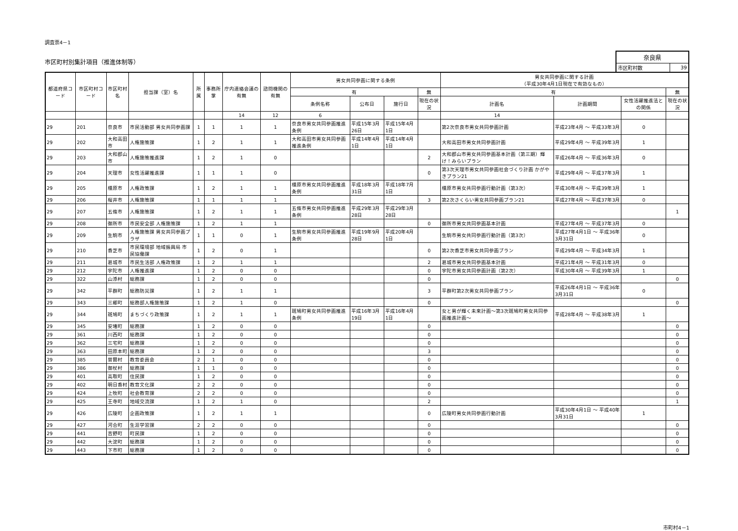調査票4－1
市区町村別集計項目（推進体制等）
奈良県
| 市区町村数 | 39 |
| 都道府県コード | 市区町村コード | 市区町村名 | 担当課（室）名 | 所属 | 事務所掌 | 庁内連絡会議の有無 | 諮問機関の有無 | 男女共同参画に関する条例 | | | | 男女共同参画に関する計画 （平成30年4月1日現在で有効なもの） | | | |
| --- | --- | --- | --- | --- | --- | --- | --- | --- | --- | --- | --- | --- | --- | --- | --- |
| | | | | | | | | 有 | | | 無 | 有 | | | 無 |
| | | | | | | | | 条例名称 | 公布日 | 施行日 | 現在の状況 | 計画名 | 計画期間 | 女性活躍推進法との関係 | 現在の状況 |
| | | | | | | 14 | 12 | 6 | | | | 14 | | | |
| 29 | 201 | 奈良市 | 市民活動部 男女共同参画課 | 1 | 1 | 1 | 1 | 奈良市男女共同参画推進条例 | 平成15年3月26日 | 平成15年4月1日 | | 第2次奈良市男女共同参画計画 | 平成23年4月 ～ 平成33年3月 | 0 | |
| 29 | 202 | 大和高田市 | 人権施策課 | 1 | 2 | 1 | 1 | 大和高田市男女共同参画推進条例 | 平成14年4月1日 | 平成14年4月1日 | | 大和高田市男女共同参画計画 | 平成29年4月 ～ 平成39年3月 | 1 | |
| 29 | 203 | 大和郡山市 | 人権施策推進課 | 1 | 2 | 1 | 0 | | | | 2 | 大和郡山市男女共同参画基本計画（第三期）輝け！みらいプラン | 平成26年4月 ～ 平成36年3月 | 0 | |
| 29 | 204 | 天理市 | 女性活躍推進課 | 1 | 1 | 1 | 0 | | | | 0 | 第3次天理市男女共同参画社会づくり計画 かがやきプラン21 | 平成29年4月 ～ 平成37年3月 | 1 | |
| 29 | 205 | 橿原市 | 人権政策課 | 1 | 2 | 1 | 1 | 橿原市男女共同参画推進条例 | 平成18年3月31日 | 平成18年7月1日 | | 橿原市男女共同参画行動計画（第3次） | 平成30年4月 ～ 平成39年3月 | 1 | |
| 29 | 206 | 桜井市 | 人権施策課 | 1 | 1 | 1 | 1 | | | | 3 | 第2次さくらい男女共同参画プラン21 | 平成27年4月 ～ 平成37年3月 | 0 | |
| 29 | 207 | 五條市 | 人権施策課 | 1 | 2 | 1 | 1 | 五條市男女共同参画推進条例 | 平成29年3月28日 | 平成29年3月28日 | | | | | 1 |
| 29 | 208 | 御所市 | 市民安全部 人権施策課 | 1 | 2 | 1 | 1 | | | | 0 | 御所市男女共同参画基本計画 | 平成27年4月 ～ 平成37年3月 | 0 | |
| 29 | 209 | 生駒市 | 人権施策課 男女共同参画プラザ | 1 | 1 | 0 | 1 | 生駒市男女共同参画推進条例 | 平成19年9月28日 | 平成20年4月1日 | | 生駒市男女共同参画行動計画（第3次） | 平成27年4月1日 ～ 平成36年3月31日 | 0 | |
| 29 | 210 | 香芝市 | 市民環境部 地域振興局 市民協働課 | 1 | 2 | 0 | 1 | | | | 0 | 第2次香芝市男女共同参画プラン | 平成29年4月 ～ 平成34年3月 | 1 | |
| 29 | 211 | 葛城市 | 市民生活部 人権政策課 | 1 | 2 | 1 | 1 | | | | 2 | 葛城市男女共同参画基本計画 | 平成21年4月 ～ 平成31年3月 | 0 | |
| 29 | 212 | 宇陀市 | 人権推進課 | 1 | 2 | 0 | 0 | | | | 0 | 宇陀市男女共同参画計画（第2次） | 平成30年4月 ～ 平成39年3月 | 1 | |
| 29 | 322 | 山添村 | 総務課 | 1 | 2 | 0 | 0 | | | | 0 | | | | 0 |
| 29 | 342 | 平群町 | 総務防災課 | 1 | 2 | 1 | 1 | | | | 3 | 平群町第2次男女共同参画プラン | 平成26年4月1日 ～ 平成36年3月31日 | 0 | |
| 29 | 343 | 三郷町 | 総務部人権施策課 | 1 | 2 | 1 | 0 | | | | 0 | | | | 0 |
| 29 | 344 | 斑鳩町 | まちづくり政策課 | 1 | 2 | 1 | 1 | 斑鳩町男女共同参画推進条例 | 平成16年3月19日 | 平成16年4月1日 | | 女と男が輝く未来計画～第3次斑鳩町男女共同参画推進計画～ | 平成28年4月 ～ 平成38年3月 | 1 | |
| 29 | 345 | 安堵町 | 総務課 | 1 | 2 | 0 | 0 | | | | 0 | | | | 0 |
| 29 | 361 | 川西町 | 総務課 | 1 | 2 | 0 | 0 | | | | 0 | | | | 0 |
| 29 | 362 | 三宅町 | 総務課 | 1 | 2 | 0 | 0 | | | | 0 | | | | 0 |
| 29 | 363 | 田原本町 | 総務課 | 1 | 2 | 0 | 0 | | | | 3 | | | | 0 |
| 29 | 385 | 曽爾村 | 教育委員会 | 2 | 1 | 0 | 0 | | | | 0 | | | | 0 |
| 29 | 386 | 御杖村 | 総務課 | 1 | 1 | 0 | 0 | | | | 0 | | | | 0 |
| 29 | 401 | 高取町 | 住民課 | 1 | 2 | 0 | 0 | | | | 0 | | | | 0 |
| 29 | 402 | 明日香村 | 教育文化課 | 2 | 2 | 0 | 0 | | | | 0 | | | | 0 |
| 29 | 424 | 上牧町 | 社会教育課 | 2 | 2 | 0 | 0 | | | | 0 | | | | 0 |
| 29 | 425 | 王寺町 | 地域交流課 | 1 | 2 | 1 | 0 | | | | 2 | | | | 1 |
| 29 | 426 | 広陵町 | 企画政策課 | 1 | 2 | 1 | 1 | | | | 0 | 広陵町男女共同参画行動計画 | 平成30年4月1日 ～ 平成40年3月31日 | 1 | |
| 29 | 427 | 河合町 | 生涯学習課 | 2 | 2 | 0 | 0 | | | | 0 | | | | 0 |
| 29 | 441 | 吉野町 | 町民課 | 1 | 2 | 0 | 0 | | | | 0 | | | | 0 |
| 29 | 442 | 大淀町 | 総務課 | 1 | 2 | 0 | 0 | | | | 0 | | | | 0 |
| 29 | 443 | 下市町 | 総務課 | 1 | 2 | 0 | 0 | | | | 0 | | | | 0 |
市町村4－1